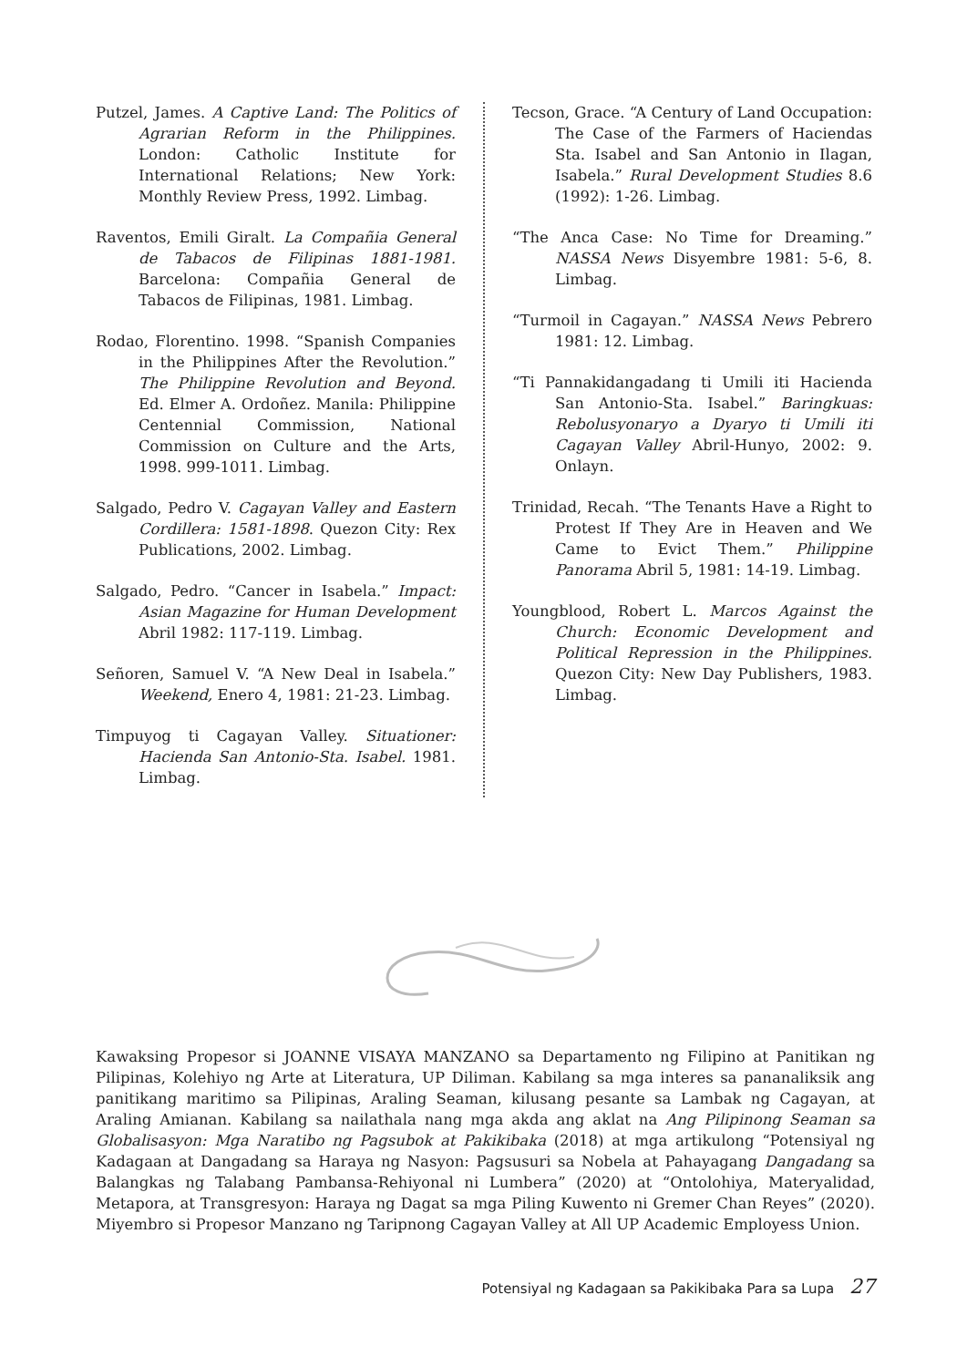Putzel, James. A Captive Land: The Politics of Agrarian Reform in the Philippines. London: Catholic Institute for International Relations; New York: Monthly Review Press, 1992. Limbag.
Raventos, Emili Giralt. La Compañia General de Tabacos de Filipinas 1881-1981. Barcelona: Compañia General de Tabacos de Filipinas, 1981. Limbag.
Rodao, Florentino. 1998. “Spanish Companies in the Philippines After the Revolution.” The Philippine Revolution and Beyond. Ed. Elmer A. Ordoñez. Manila: Philippine Centennial Commission, National Commission on Culture and the Arts, 1998. 999-1011. Limbag.
Salgado, Pedro V. Cagayan Valley and Eastern Cordillera: 1581-1898. Quezon City: Rex Publications, 2002. Limbag.
Salgado, Pedro. “Cancer in Isabela.” Impact: Asian Magazine for Human Development Abril 1982: 117-119. Limbag.
Señoren, Samuel V. “A New Deal in Isabela.” Weekend, Enero 4, 1981: 21-23. Limbag.
Timpuyog ti Cagayan Valley. Situationer: Hacienda San Antonio-Sta. Isabel. 1981. Limbag.
Tecson, Grace. “A Century of Land Occupation: The Case of the Farmers of Haciendas Sta. Isabel and San Antonio in Ilagan, Isabela.” Rural Development Studies 8.6 (1992): 1-26. Limbag.
“The Anca Case: No Time for Dreaming.” NASSA News Disyembre 1981: 5-6, 8. Limbag.
“Turmoil in Cagayan.” NASSA News Pebrero 1981: 12. Limbag.
“Ti Pannakidangadang ti Umili iti Hacienda San Antonio-Sta. Isabel.” Baringkuas: Rebolusyonaryo a Dyaryo ti Umili iti Cagayan Valley Abril-Hunyo, 2002: 9. Onlayn.
Trinidad, Recah. “The Tenants Have a Right to Protest If They Are in Heaven and We Came to Evict Them.” Philippine Panorama Abril 5, 1981: 14-19. Limbag.
Youngblood, Robert L. Marcos Against the Church: Economic Development and Political Repression in the Philippines. Quezon City: New Day Publishers, 1983. Limbag.
Kawaksing Propesor si JOANNE VISAYA MANZANO sa Departamento ng Filipino at Panitikan ng Pilipinas, Kolehiyo ng Arte at Literatura, UP Diliman. Kabilang sa mga interes sa pananaliksik ang panitikang maritimo sa Pilipinas, Araling Seaman, kilusang pesante sa Lambak ng Cagayan, at Araling Amianan. Kabilang sa nailathala nang mga akda ang aklat na Ang Pilipinong Seaman sa Globalisasyon: Mga Naratibo ng Pagsubok at Pakikibaka (2018) at mga artikulong “Potensiyal ng Kadagaan at Dangadang sa Haraya ng Nasyon: Pagsusuri sa Nobela at Pahayagang Dangadang sa Balangkas ng Talabang Pambansa-Rehiyonal ni Lumbera” (2020) at “Ontolohiya, Materyalidad, Metapora, at Transgresyon: Haraya ng Dagat sa mga Piling Kuwento ni Gremer Chan Reyes” (2020). Miyembro si Propesor Manzano ng Taripnong Cagayan Valley at All UP Academic Employess Union.
Potensiyal ng Kadagaan sa Pakikibaka Para sa Lupa 27